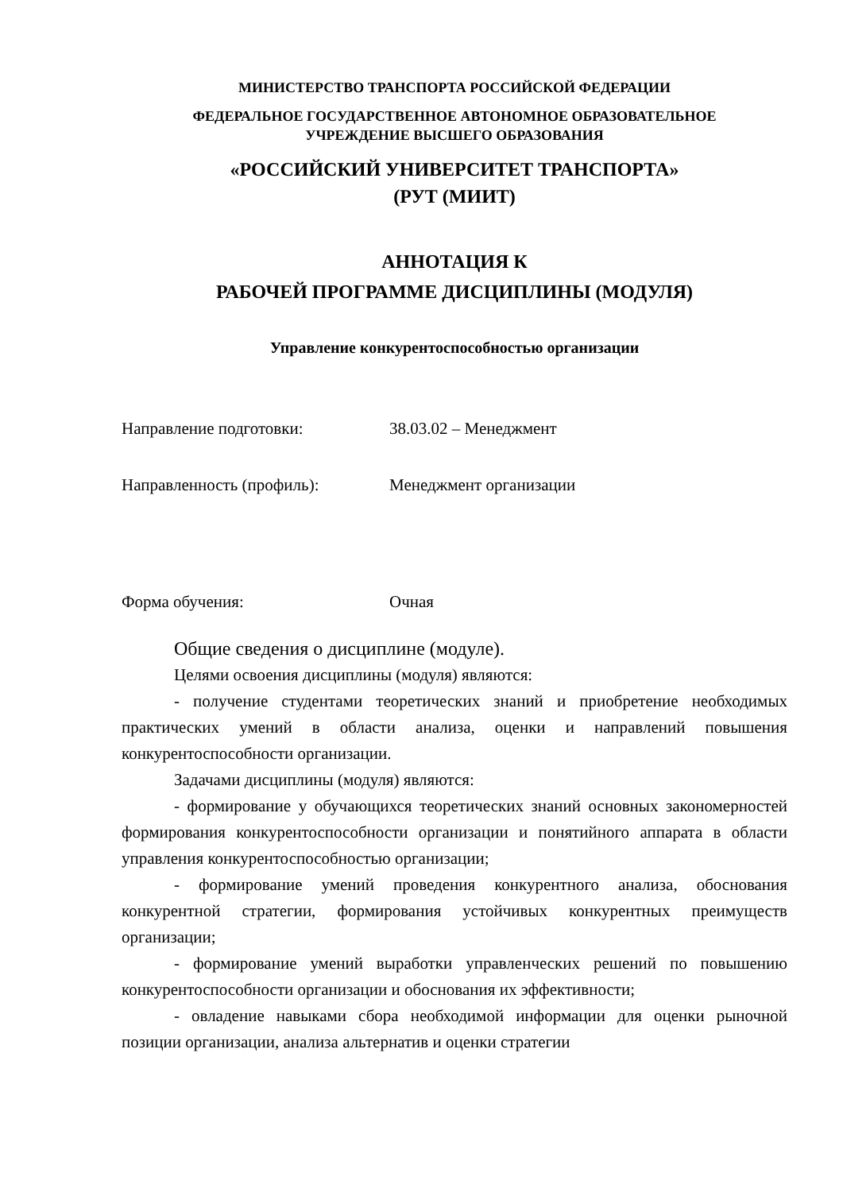МИНИСТЕРСТВО ТРАНСПОРТА РОССИЙСКОЙ ФЕДЕРАЦИИ
ФЕДЕРАЛЬНОЕ ГОСУДАРСТВЕННОЕ АВТОНОМНОЕ ОБРАЗОВАТЕЛЬНОЕ
УЧРЕЖДЕНИЕ ВЫСШЕГО ОБРАЗОВАНИЯ
«РОССИЙСКИЙ УНИВЕРСИТЕТ ТРАНСПОРТА»
(РУТ (МИИТ)
АННОТАЦИЯ К
РАБОЧЕЙ ПРОГРАММЕ ДИСЦИПЛИНЫ (МОДУЛЯ)
Управление конкурентоспособностью организации
Направление подготовки: 38.03.02 – Менеджмент
Направленность (профиль): Менеджмент организации
Форма обучения: Очная
Общие сведения о дисциплине (модуле).
Целями освоения дисциплины (модуля) являются:
- получение студентами теоретических знаний и приобретение необходимых практических умений в области анализа, оценки и направлений повышения конкурентоспособности организации.
Задачами дисциплины (модуля) являются:
- формирование у обучающихся теоретических знаний основных закономерностей формирования конкурентоспособности организации и понятийного аппарата в области управления конкурентоспособностью организации;
- формирование умений проведения конкурентного анализа, обоснования конкурентной стратегии, формирования устойчивых конкурентных преимуществ организации;
- формирование умений выработки управленческих решений по повышению конкурентоспособности организации и обоснования их эффективности;
- овладение навыками сбора необходимой информации для оценки рыночной позиции организации, анализа альтернатив и оценки стратегии